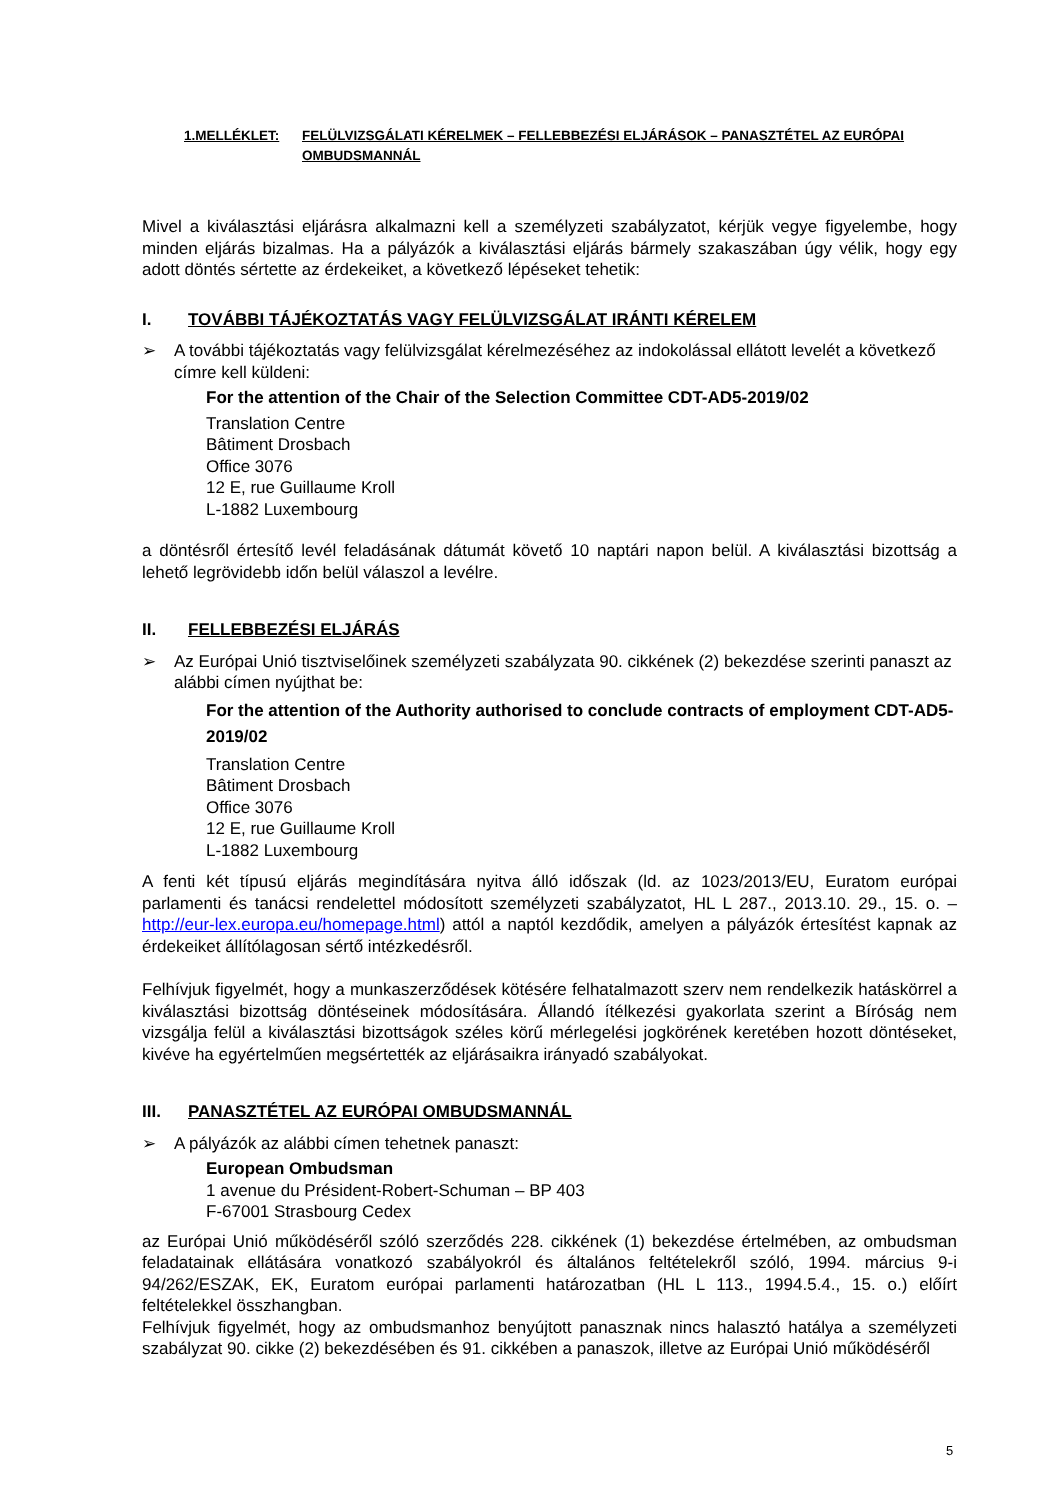1.MELLÉKLET: FELÜLVIZSGÁLATI KÉRELMEK – FELLEBBEZÉSI ELJÁRÁSOK – PANASZTÉTEL AZ EURÓPAI OMBUDSMANNÁL
Mivel a kiválasztási eljárásra alkalmazni kell a személyzeti szabályzatot, kérjük vegye figyelembe, hogy minden eljárás bizalmas. Ha a pályázók a kiválasztási eljárás bármely szakaszában úgy vélik, hogy egy adott döntés sértette az érdekeiket, a következő lépéseket tehetik:
I. TOVÁBBI TÁJÉKOZTATÁS VAGY FELÜLVIZSGÁLAT IRÁNTI KÉRELEM
➢ A további tájékoztatás vagy felülvizsgálat kérelmezéséhez az indokolással ellátott levelét a következő címre kell küldeni:
For the attention of the Chair of the Selection Committee CDT-AD5-2019/02
Translation Centre
Bâtiment Drosbach
Office 3076
12 E, rue Guillaume Kroll
L-1882 Luxembourg
a döntésről értesítő levél feladásának dátumát követő 10 naptári napon belül. A kiválasztási bizottság a lehető legrövidebb időn belül válaszol a levélre.
II. FELLEBBEZÉSI ELJÁRÁS
➢ Az Európai Unió tisztviselőinek személyzeti szabályzata 90. cikkének (2) bekezdése szerinti panaszt az alábbi címen nyújthat be:
For the attention of the Authority authorised to conclude contracts of employment CDT-AD5-2019/02
Translation Centre
Bâtiment Drosbach
Office 3076
12 E, rue Guillaume Kroll
L-1882 Luxembourg
A fenti két típusú eljárás megindítására nyitva álló időszak (ld. az 1023/2013/EU, Euratom európai parlamenti és tanácsi rendelettel módosított személyzeti szabályzatot, HL L 287., 2013.10. 29., 15. o. – http://eur-lex.europa.eu/homepage.html) attól a naptól kezdődik, amelyen a pályázók értesítést kapnak az érdekeiket állítólagosan sértő intézkedésről.
Felhívjuk figyelmét, hogy a munkaszerződések kötésére felhatalmazott szerv nem rendelkezik hatáskörrel a kiválasztási bizottság döntéseinek módosítására. Állandó ítélkezési gyakorlata szerint a Bíróság nem vizsgálja felül a kiválasztási bizottságok széles körű mérlegelési jogkörének keretében hozott döntéseket, kivéve ha egyértelműen megsértették az eljárásaikra irányadó szabályokat.
III. PANASZTÉTEL AZ EURÓPAI OMBUDSMANNÁL
➢ A pályázók az alábbi címen tehetnek panaszt:
European Ombudsman
1 avenue du Président-Robert-Schuman – BP 403
F-67001 Strasbourg Cedex
az Európai Unió működéséről szóló szerződés 228. cikkének (1) bekezdése értelmében, az ombudsman feladatainak ellátására vonatkozó szabályokról és általános feltételekről szóló, 1994. március 9-i 94/262/ESZAK, EK, Euratom európai parlamenti határozatban (HL L 113., 1994.5.4., 15. o.) előírt feltételekkel összhangban.
Felhívjuk figyelmét, hogy az ombudsmanhoz benyújtott panasznak nincs halasztó hatálya a személyzeti szabályzat 90. cikke (2) bekezdésében és 91. cikkében a panaszok, illetve az Európai Unió működéséről
5